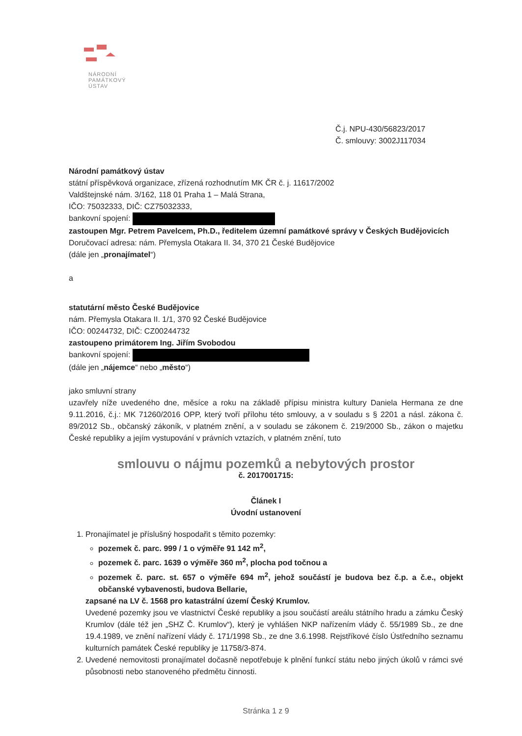NÁRODNÍ
PAMÁTKOVÝ
ÚSTAV
Č.j. NPU-430/56823/2017
Č. smlouvy: 3002J117034
Národní památkový ústav
státní příspěvková organizace, zřízená rozhodnutím MK ČR č. j. 11617/2002
Valdštejnské nám. 3/162, 118 01 Praha 1 – Malá Strana,
IČO: 75032333, DIČ: CZ75032333,
bankovní spojení:
zastoupen Mgr. Petrem Pavelcem, Ph.D., ředitelem územní památkové správy v Českých Budějovicích
Doručovací adresa: nám. Přemysla Otakara II. 34, 370 21 České Budějovice
(dále jen „pronajímatel“)
a
statutární město České Budějovice
nám. Přemysla Otakara II. 1/1, 370 92 České Budějovice
IČO: 00244732, DIČ: CZ00244732
zastoupeno primátorem Ing. Jiřím Svobodou
bankovní spojení:
(dále jen „nájemce“ nebo „město“)
jako smluvní strany
uzavřely níže uvedeného dne, měsíce a roku na základě přípisu ministra kultury Daniela Hermana ze dne 9.11.2016, č.j.: MK 71260/2016 OPP, který tvoří přílohu této smlouvy, a v souladu s § 2201 a násl. zákona č. 89/2012 Sb., občanský zákoník, v platném znění, a v souladu se zákonem č. 219/2000 Sb., zákon o majetku České republiky a jejím vystupování v právních vztazích, v platném znění, tuto
smlouvu o nájmu pozemků a nebytových prostor
č. 2017001715:
Článek I
Úvodní ustanovení
1. Pronajímatel je příslušný hospodařit s těmito pozemky:
pozemek č. parc. 999 / 1 o výměře 91 142 m<sup>2</sup>,
pozemek č. parc. 1639 o výměře 360 m<sup>2</sup>, plocha pod točnou a
pozemek č. parc. st. 657 o výměře 694 m<sup>2</sup>, jehož součástí je budova bez č.p. a č.e., objekt občanské vybavenosti, budova Bellarie,
zapsané na LV č. 1568 pro katastrální území Český Krumlov.
Uvedené pozemky jsou ve vlastnictví České republiky a jsou součástí areálu státního hradu a zámku Český Krumlov (dále též jen „SHZ Č. Krumlov“), který je vyhlášen NKP nařízením vlády č. 55/1989 Sb., ze dne 19.4.1989, ve znění nařízení vlády č. 171/1998 Sb., ze dne 3.6.1998. Rejstříkové číslo Ústředního seznamu kulturních památek České republiky je 11758/3-874.
2. Uvedené nemovitosti pronajímatel dočasně nepotřebuje k plnění funkcí státu nebo jiných úkolů v rámci své působnosti nebo stanoveného předmětu činnosti.
Stránka 1 z 9